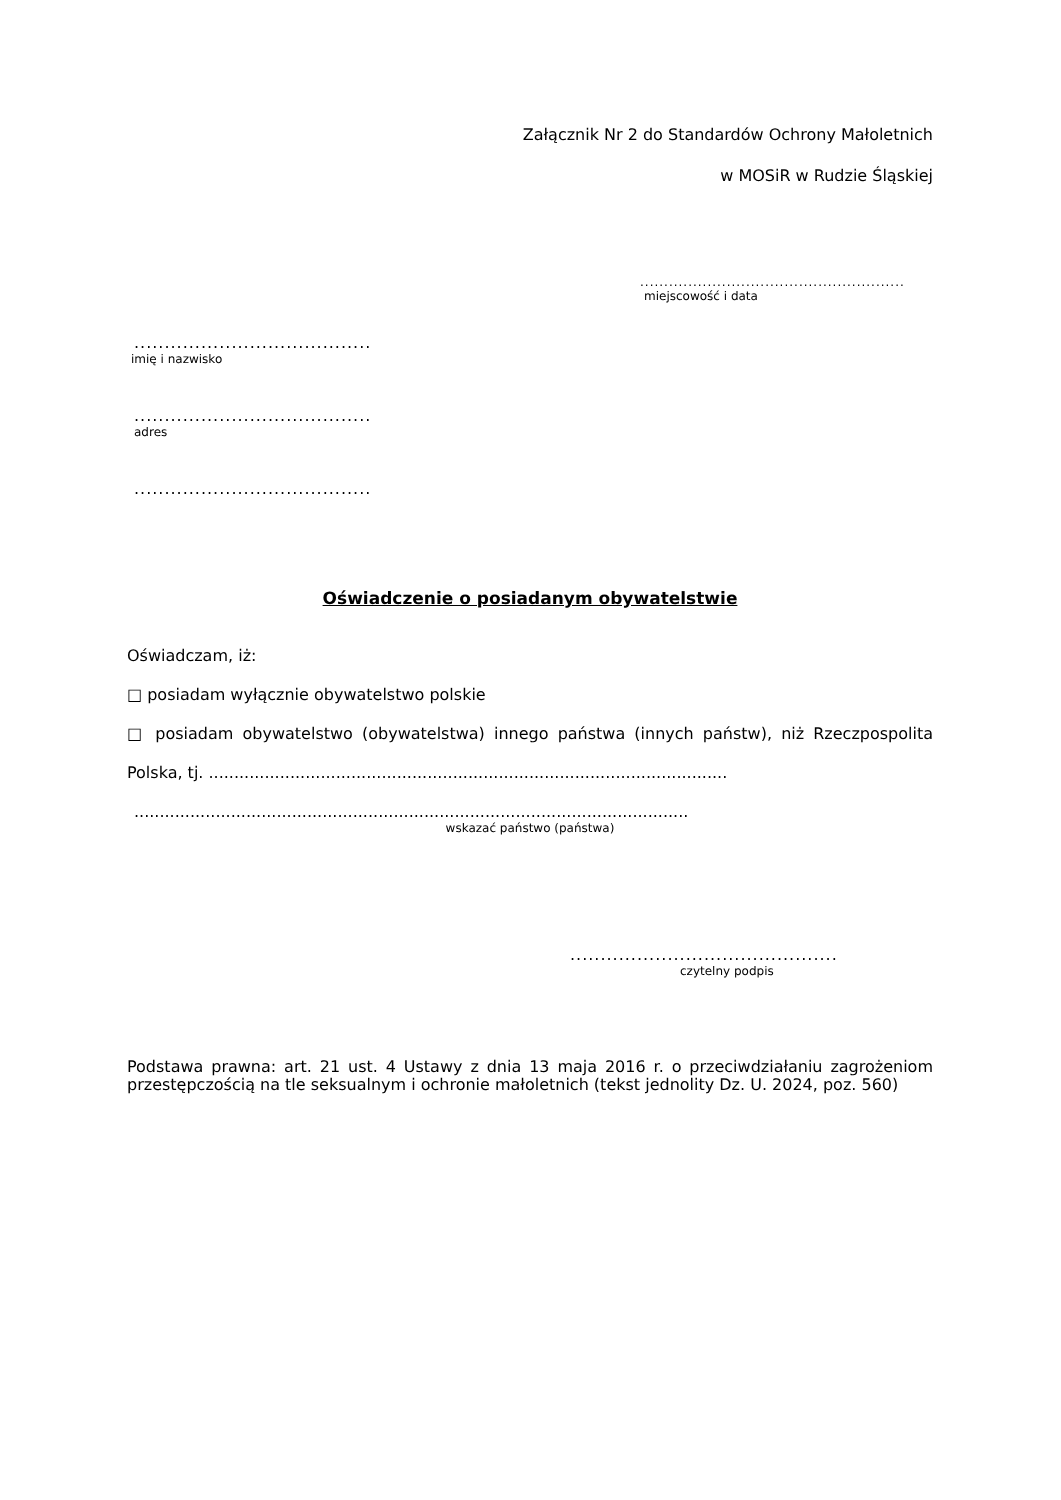Załącznik Nr 2 do Standardów Ochrony Małoletnich
w MOSiR w Rudzie Śląskiej
.......................................................
miejscowość i data
.......................................
imię i nazwisko
.......................................
adres
.......................................
Oświadczenie o posiadanym obywatelstwie
Oświadczam, iż:
□ posiadam wyłącznie obywatelstwo polskie
□ posiadam obywatelstwo (obywatelstwa) innego państwa (innych państw), niż Rzeczpospolita
Polska, tj. ......................................................................................................
.............................................................................................................
wskazać państwo (państwa)
............................................
czytelny podpis
Podstawa prawna: art. 21 ust. 4 Ustawy z dnia 13 maja 2016 r. o przeciwdziałaniu zagrożeniom przestępczością na tle seksualnym i ochronie małoletnich (tekst jednolity Dz. U. 2024, poz. 560)